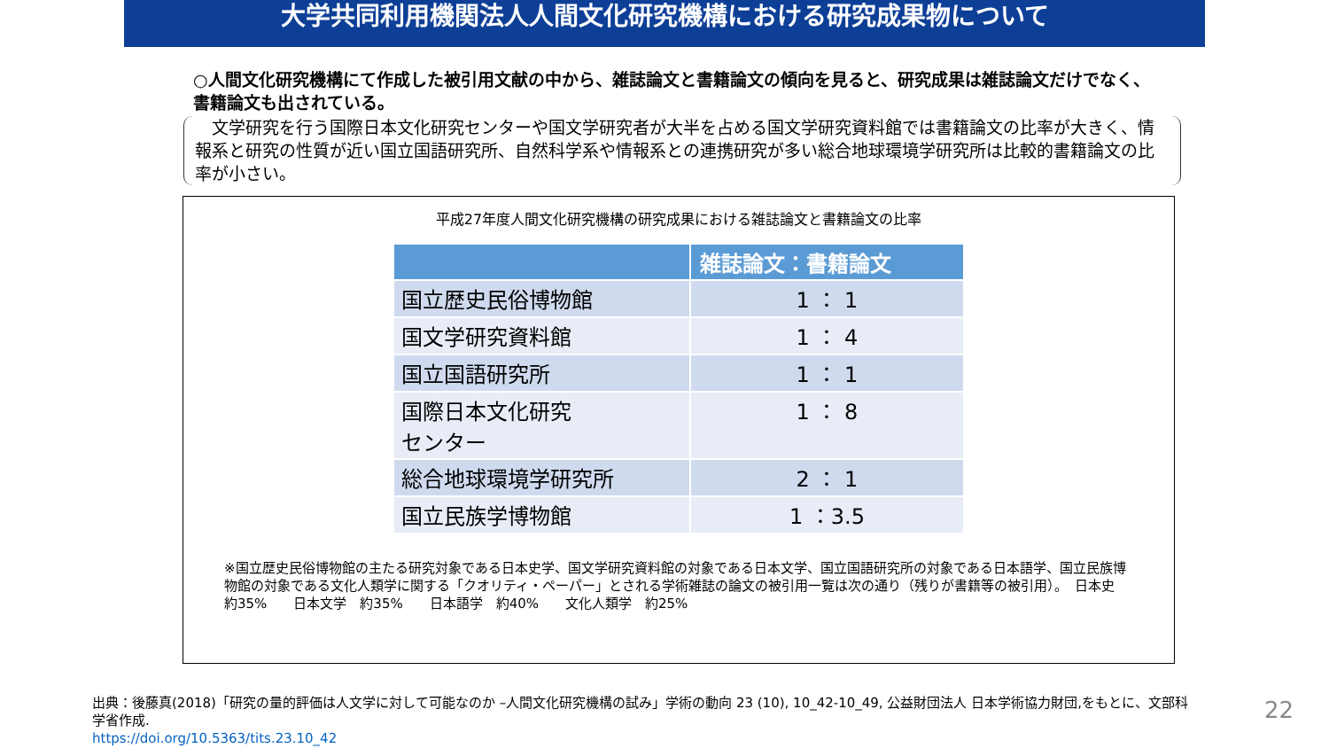大学共同利用機関法人人間文化研究機構における研究成果物について
○人間文化研究機構にて作成した被引用文献の中から、雑誌論文と書籍論文の傾向を見ると、研究成果は雑誌論文だけでなく、書籍論文も出されている。
　文学研究を行う国際日本文化研究センターや国文学研究者が大半を占める国文学研究資料館では書籍論文の比率が大きく、情報系と研究の性質が近い国立国語研究所、自然科学系や情報系との連携研究が多い総合地球環境学研究所は比較的書籍論文の比率が小さい。
平成27年度人間文化研究機構の研究成果における雑誌論文と書籍論文の比率
| | 雑誌論文：書籍論文 |
| --- | --- |
| 国立歴史民俗博物館 | 1 ： 1 |
| 国文学研究資料館 | 1 ： 4 |
| 国立国語研究所 | 1 ： 1 |
| 国際日本文化研究 センター | 1 ： 8 |
| 総合地球環境学研究所 | 2 ： 1 |
| 国立民族学博物館 | 1 ：3.5 |
※国立歴史民俗博物館の主たる研究対象である日本史学、国文学研究資料館の対象である日本文学、国立国語研究所の対象である日本語学、国立民族博物館の対象である文化人類学に関する「クオリティ・ペーパー」とされる学術雑誌の論文の被引用一覧は次の通り（残りが書籍等の被引用）。　日本史　約35%　　日本文学　約35%　　日本語学　約40%　　文化人類学　約25%
出典：後藤真(2018)「研究の量的評価は人文学に対して可能なのか –人間文化研究機構の試み」学術の動向 23 (10), 10_42-10_49, 公益財団法人 日本学術協力財団,をもとに、文部科学省作成.
https://doi.org/10.5363/tits.23.10_42
22